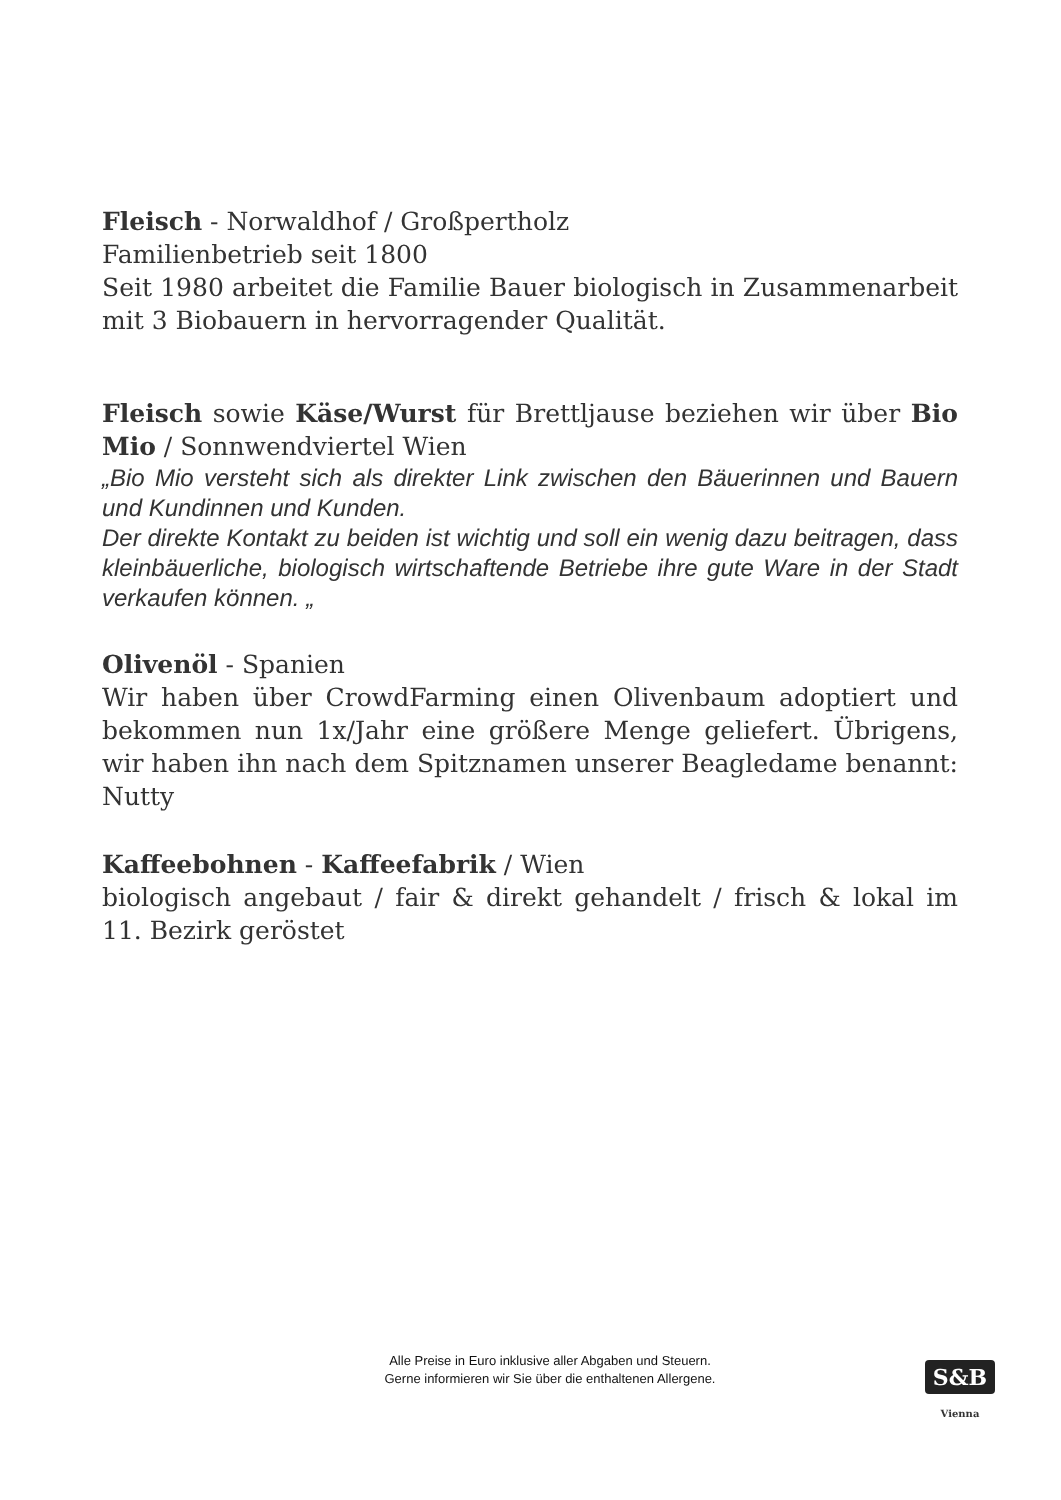Fleisch - Norwaldhof / Großpertholz
Familienbetrieb seit 1800
Seit 1980 arbeitet die Familie Bauer biologisch in Zusammenarbeit mit 3 Biobauern in hervorragender Qualität.
Fleisch sowie Käse/Wurst für Brettljause beziehen wir über Bio Mio / Sonnwendviertel Wien
„Bio Mio versteht sich als direkter Link zwischen den Bäuerinnen und Bauern und Kundinnen und Kunden.
Der direkte Kontakt zu beiden ist wichtig und soll ein wenig dazu beitragen, dass kleinbäuerliche, biologisch wirtschaftende Betriebe ihre gute Ware in der Stadt verkaufen können. „
Olivenöl - Spanien
Wir haben über CrowdFarming einen Olivenbaum adoptiert und bekommen nun 1x/Jahr eine größere Menge geliefert. Übrigens, wir haben ihn nach dem Spitznamen unserer Beagledame benannt: Nutty
Kaffeebohnen - Kaffeefabrik / Wien
biologisch angebaut / fair & direkt gehandelt / frisch & lokal im 11. Bezirk geröstet
Alle Preise in Euro inklusive aller Abgaben und Steuern.
Gerne informieren wir Sie über die enthaltenen Allergene.
S&B
Vienna